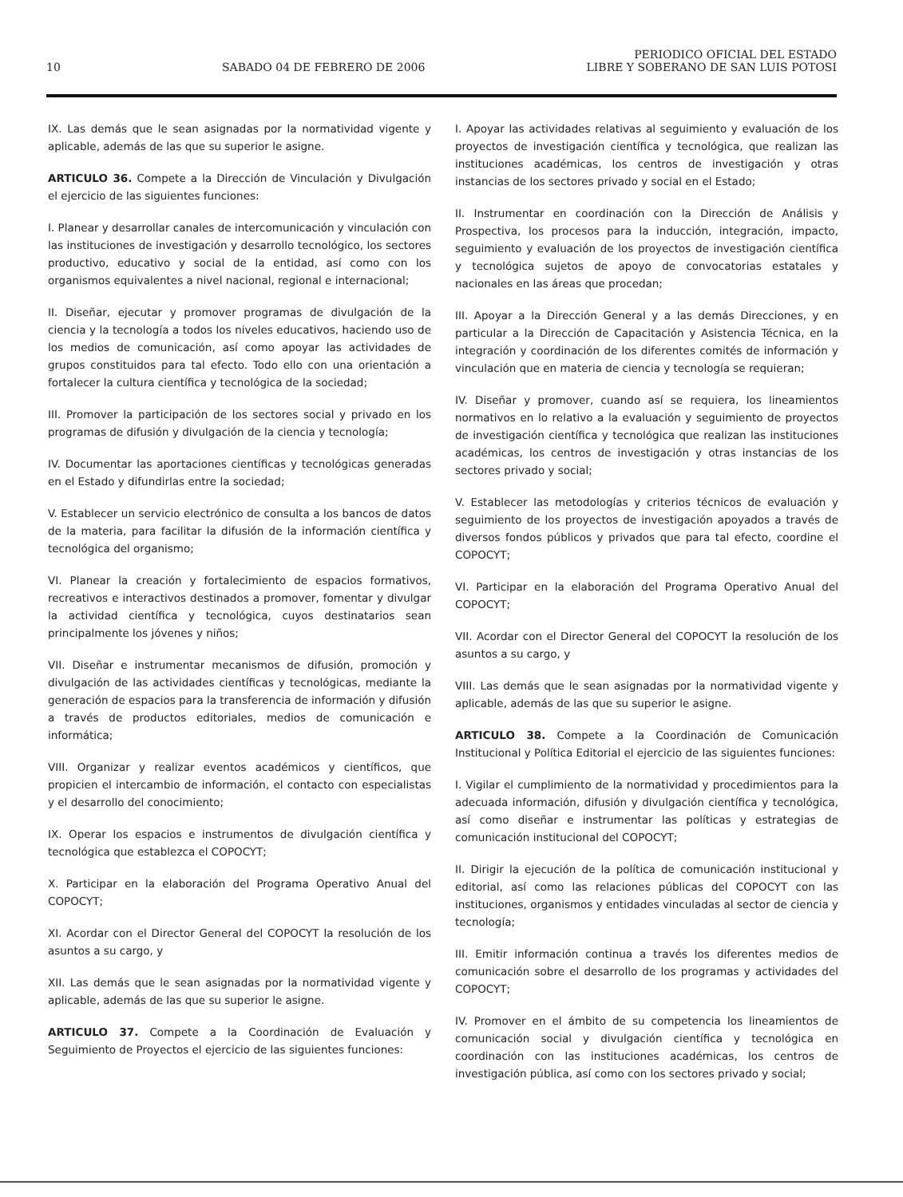10 SABADO 04 DE FEBRERO DE 2006 PERIODICO OFICIAL DEL ESTADO
LIBRE Y SOBERANO DE SAN LUIS POTOSI
IX. Las demás que le sean asignadas por la normatividad vigente y aplicable, además de las que su superior le asigne.
ARTICULO 36. Compete a la Dirección de Vinculación y Divulgación el ejercicio de las siguientes funciones:
I. Planear y desarrollar canales de intercomunicación y vinculación con las instituciones de investigación y desarrollo tecnológico, los sectores productivo, educativo y social de la entidad, así como con los organismos equivalentes a nivel nacional, regional e internacional;
II. Diseñar, ejecutar y promover programas de divulgación de la ciencia y la tecnología a todos los niveles educativos, haciendo uso de los medios de comunicación, así como apoyar las actividades de grupos constituidos para tal efecto. Todo ello con una orientación a fortalecer la cultura científica y tecnológica de la sociedad;
III. Promover la participación de los sectores social y privado en los programas de difusión y divulgación de la ciencia y tecnología;
IV. Documentar las aportaciones científicas y tecnológicas generadas en el Estado y difundirlas entre la sociedad;
V. Establecer un servicio electrónico de consulta a los bancos de datos de la materia, para facilitar la difusión de la información científica y tecnológica del organismo;
VI. Planear la creación y fortalecimiento de espacios formativos, recreativos e interactivos destinados a promover, fomentar y divulgar la actividad científica y tecnológica, cuyos destinatarios sean principalmente los jóvenes y niños;
VII. Diseñar e instrumentar mecanismos de difusión, promoción y divulgación de las actividades científicas y tecnológicas, mediante la generación de espacios para la transferencia de información y difusión a través de productos editoriales, medios de comunicación e informática;
VIII. Organizar y realizar eventos académicos y científicos, que propicien el intercambio de información, el contacto con especialistas y el desarrollo del conocimiento;
IX. Operar los espacios e instrumentos de divulgación científica y tecnológica que establezca el COPOCYT;
X. Participar en la elaboración del Programa Operativo Anual del COPOCYT;
XI. Acordar con el Director General del COPOCYT la resolución de los asuntos a su cargo, y
XII. Las demás que le sean asignadas por la normatividad vigente y aplicable, además de las que su superior le asigne.
ARTICULO 37. Compete a la Coordinación de Evaluación y Seguimiento de Proyectos el ejercicio de las siguientes funciones:
I. Apoyar las actividades relativas al seguimiento y evaluación de los proyectos de investigación científica y tecnológica, que realizan las instituciones académicas, los centros de investigación y otras instancias de los sectores privado y social en el Estado;
II. Instrumentar en coordinación con la Dirección de Análisis y Prospectiva, los procesos para la inducción, integración, impacto, seguimiento y evaluación de los proyectos de investigación científica y tecnológica sujetos de apoyo de convocatorias estatales y nacionales en las áreas que procedan;
III. Apoyar a la Dirección General y a las demás Direcciones, y en particular a la Dirección de Capacitación y Asistencia Técnica, en la integración y coordinación de los diferentes comités de información y vinculación que en materia de ciencia y tecnología se requieran;
IV. Diseñar y promover, cuando así se requiera, los lineamientos normativos en lo relativo a la evaluación y seguimiento de proyectos de investigación científica y tecnológica que realizan las instituciones académicas, los centros de investigación y otras instancias de los sectores privado y social;
V. Establecer las metodologías y criterios técnicos de evaluación y seguimiento de los proyectos de investigación apoyados a través de diversos fondos públicos y privados que para tal efecto, coordine el COPOCYT;
VI. Participar en la elaboración del Programa Operativo Anual del COPOCYT;
VII. Acordar con el Director General del COPOCYT la resolución de los asuntos a su cargo, y
VIII. Las demás que le sean asignadas por la normatividad vigente y aplicable, además de las que su superior le asigne.
ARTICULO 38. Compete a la Coordinación de Comunicación Institucional y Política Editorial el ejercicio de las siguientes funciones:
I. Vigilar el cumplimiento de la normatividad y procedimientos para la adecuada información, difusión y divulgación científica y tecnológica, así como diseñar e instrumentar las políticas y estrategias de comunicación institucional del COPOCYT;
II. Dirigir la ejecución de la política de comunicación institucional y editorial, así como las relaciones públicas del COPOCYT con las instituciones, organismos y entidades vinculadas al sector de ciencia y tecnología;
III. Emitir información continua a través los diferentes medios de comunicación sobre el desarrollo de los programas y actividades del COPOCYT;
IV. Promover en el ámbito de su competencia los lineamientos de comunicación social y divulgación científica y tecnológica en coordinación con las instituciones académicas, los centros de investigación pública, así como con los sectores privado y social;